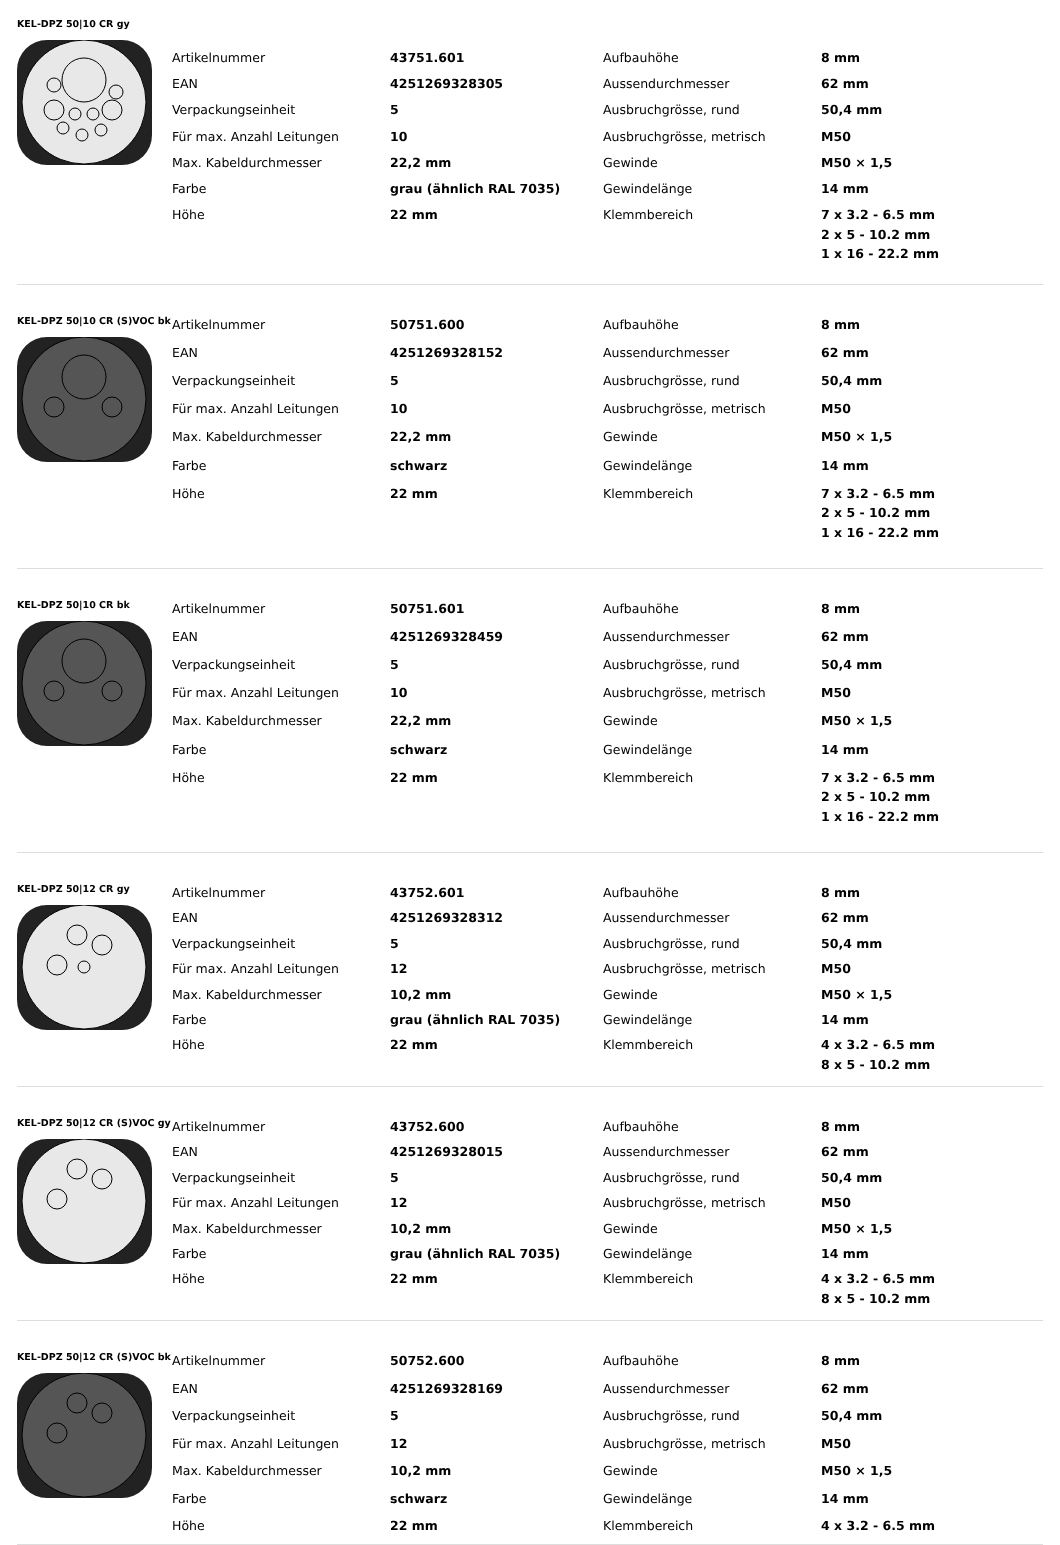KEL-DPZ 50|10 CR gy
| Artikelnummer | 43751.601 | Aufbauhöhe | 8 mm |
| EAN | 4251269328305 | Aussendurchmesser | 62 mm |
| Verpackungseinheit | 5 | Ausbruchgrösse, rund | 50,4 mm |
| Für max. Anzahl Leitungen | 10 | Ausbruchgrösse, metrisch | M50 |
| Max. Kabeldurchmesser | 22,2 mm | Gewinde | M50 × 1,5 |
| Farbe | grau (ähnlich RAL 7035) | Gewindelänge | 14 mm |
| Höhe | 22 mm | Klemmbereich | 7 x 3.2 - 6.5 mm 2 x 5 - 10.2 mm 1 x 16 - 22.2 mm |
KEL-DPZ 50|10 CR (S)VOC bk
| Artikelnummer | 50751.600 | Aufbauhöhe | 8 mm |
| EAN | 4251269328152 | Aussendurchmesser | 62 mm |
| Verpackungseinheit | 5 | Ausbruchgrösse, rund | 50,4 mm |
| Für max. Anzahl Leitungen | 10 | Ausbruchgrösse, metrisch | M50 |
| Max. Kabeldurchmesser | 22,2 mm | Gewinde | M50 × 1,5 |
| Farbe | schwarz | Gewindelänge | 14 mm |
| Höhe | 22 mm | Klemmbereich | 7 x 3.2 - 6.5 mm 2 x 5 - 10.2 mm 1 x 16 - 22.2 mm |
KEL-DPZ 50|10 CR bk
| Artikelnummer | 50751.601 | Aufbauhöhe | 8 mm |
| EAN | 4251269328459 | Aussendurchmesser | 62 mm |
| Verpackungseinheit | 5 | Ausbruchgrösse, rund | 50,4 mm |
| Für max. Anzahl Leitungen | 10 | Ausbruchgrösse, metrisch | M50 |
| Max. Kabeldurchmesser | 22,2 mm | Gewinde | M50 × 1,5 |
| Farbe | schwarz | Gewindelänge | 14 mm |
| Höhe | 22 mm | Klemmbereich | 7 x 3.2 - 6.5 mm 2 x 5 - 10.2 mm 1 x 16 - 22.2 mm |
KEL-DPZ 50|12 CR gy
| Artikelnummer | 43752.601 | Aufbauhöhe | 8 mm |
| EAN | 4251269328312 | Aussendurchmesser | 62 mm |
| Verpackungseinheit | 5 | Ausbruchgrösse, rund | 50,4 mm |
| Für max. Anzahl Leitungen | 12 | Ausbruchgrösse, metrisch | M50 |
| Max. Kabeldurchmesser | 10,2 mm | Gewinde | M50 × 1,5 |
| Farbe | grau (ähnlich RAL 7035) | Gewindelänge | 14 mm |
| Höhe | 22 mm | Klemmbereich | 4 x 3.2 - 6.5 mm 8 x 5 - 10.2 mm |
KEL-DPZ 50|12 CR (S)VOC gy
| Artikelnummer | 43752.600 | Aufbauhöhe | 8 mm |
| EAN | 4251269328015 | Aussendurchmesser | 62 mm |
| Verpackungseinheit | 5 | Ausbruchgrösse, rund | 50,4 mm |
| Für max. Anzahl Leitungen | 12 | Ausbruchgrösse, metrisch | M50 |
| Max. Kabeldurchmesser | 10,2 mm | Gewinde | M50 × 1,5 |
| Farbe | grau (ähnlich RAL 7035) | Gewindelänge | 14 mm |
| Höhe | 22 mm | Klemmbereich | 4 x 3.2 - 6.5 mm 8 x 5 - 10.2 mm |
KEL-DPZ 50|12 CR (S)VOC bk
| Artikelnummer | 50752.600 | Aufbauhöhe | 8 mm |
| EAN | 4251269328169 | Aussendurchmesser | 62 mm |
| Verpackungseinheit | 5 | Ausbruchgrösse, rund | 50,4 mm |
| Für max. Anzahl Leitungen | 12 | Ausbruchgrösse, metrisch | M50 |
| Max. Kabeldurchmesser | 10,2 mm | Gewinde | M50 × 1,5 |
| Farbe | schwarz | Gewindelänge | 14 mm |
| Höhe | 22 mm | Klemmbereich | 4 x 3.2 - 6.5 mm |